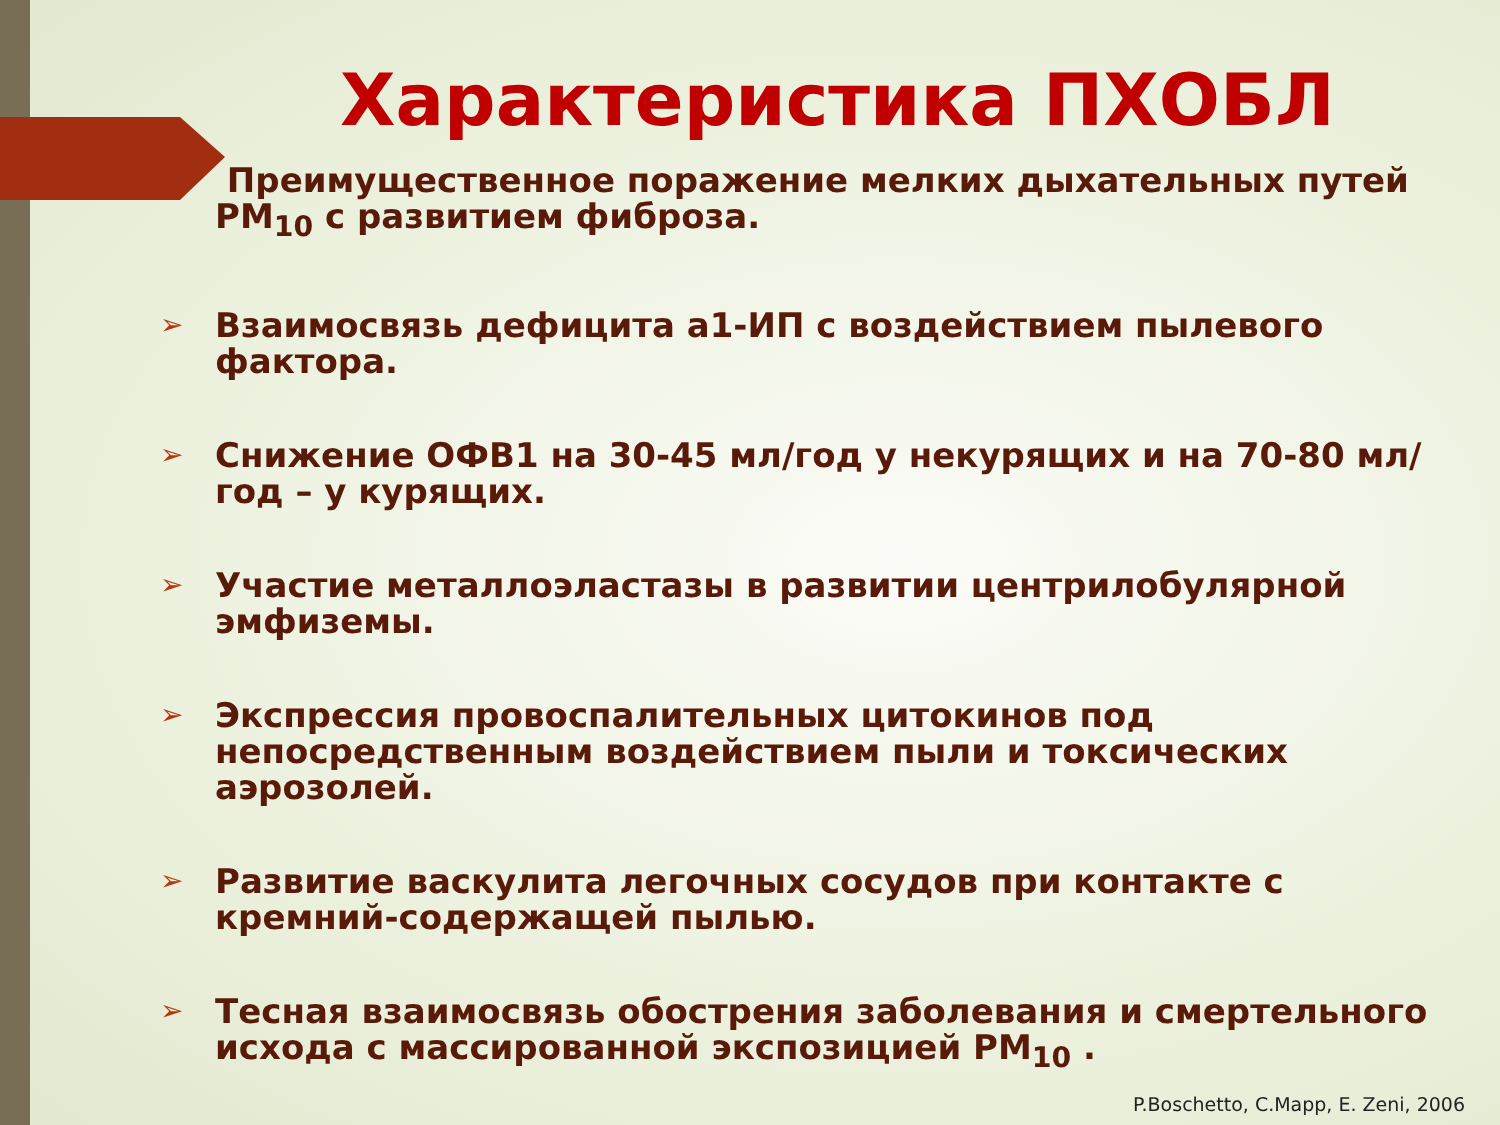Характеристика ПХОБЛ
Преимущественное поражение мелких дыхательных путей PM<sub>10</sub> с развитием фиброза.
➢ Взаимосвязь дефицита а1-ИП с воздействием пылевого фактора.
➢ Снижение ОФВ1 на 30-45 мл/год у некурящих и на 70-80 мл/год – у курящих.
➢ Участие металлоэластазы в развитии центрилобулярной эмфиземы.
➢ Экспрессия провоспалительных цитокинов под непосредственным воздействием пыли и токсических аэрозолей.
➢ Развитие васкулита легочных сосудов при контакте с кремний-содержащей пылью.
➢ Тесная взаимосвязь обострения заболевания и смертельного исхода с массированной экспозицией PM<sub>10</sub> .
P.Boschetto, C.Mapp, E. Zeni, 2006